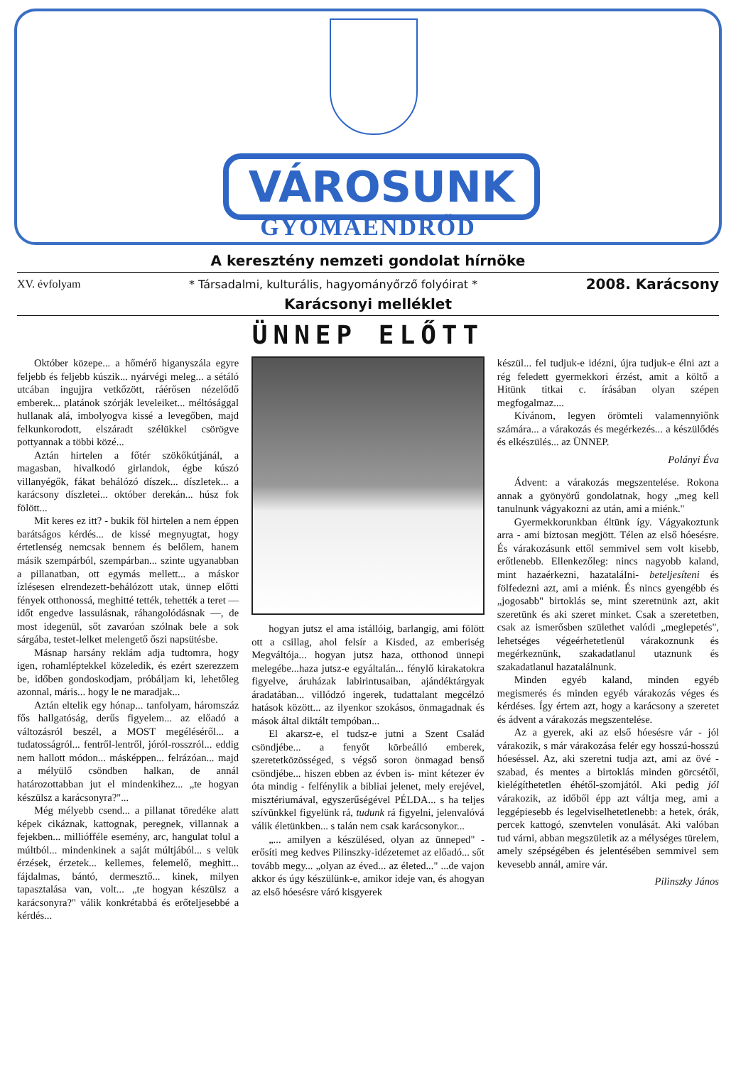VÁROSUNK
GYOMAENDRŐD
A keresztény nemzeti gondolat hírnöke
XV. évfolyam * Társadalmi, kulturális, hagyományőrző folyóirat * 2008. Karácsony
Karácsonyi melléklet
ÜNNEP ELŐTT
Október közepe... a hőmérő higanyszála egyre feljebb és feljebb kúszik... nyárvégi meleg... a sétáló utcában ingujjra vetkőzött, ráérősen nézelődő emberek... platánok szórják leveleiket... méltósággal hullanak alá, imbolyogva kissé a levegőben, majd felkunkorodott, elszáradt szélükkel csörögve pottyannak a többi közé...
Aztán hirtelen a főtér szökőkútjánál, a magasban, hivalkodó girlandok, égbe kúszó villanyégők, fákat behálózó díszek... díszletek... a karácsony díszletei... október derekán... húsz fok fölött...
Mit keres ez itt? - bukik föl hirtelen a nem éppen barátságos kérdés... de kissé megnyugtat, hogy értetlenség nemcsak bennem és belőlem, hanem másik szempárból, szempárban... szinte ugyanabban a pillanatban, ott egymás mellett... a máskor ízlésesen elrendezett-behálózott utak, ünnep előtti fények otthonossá, meghitté tették, tehették a teret — időt engedve lassulásnak, ráhangolódásnak —, de most idegenül, sőt zavaróan szólnak bele a sok sárgába, testet-lelket melengető őszi napsütésbe.
Másnap harsány reklám adja tudtomra, hogy igen, rohamléptekkel közeledik, és ezért szerezzem be, időben gondoskodjam, próbáljam ki, lehetőleg azonnal, máris... hogy le ne maradjak...
Aztán eltelik egy hónap... tanfolyam, háromszáz fős hallgatóság, derűs figyelem... az előadó a változásról beszél, a MOST megéléséről... a tudatosságról... fentről-lentről, jóról-rosszról... eddig nem hallott módon... másképpen... felrázóan... majd a mélyülő csöndben halkan, de annál határozottabban jut el mindenkihez... „te hogyan készülsz a karácsonyra?"...
Még mélyebb csend... a pillanat töredéke alatt képek cikáznak, kattognak, peregnek, villannak a fejekben... milliófféle esemény, arc, hangulat tolul a múltból... mindenkinek a saját múltjából... s velük érzések, érzetek... kellemes, felemelő, meghitt... fájdalmas, bántó, dermesztő... kinek, milyen tapasztalása van, volt... „te hogyan készülsz a karácsonyra?" válik konkrétabbá és erőteljesebbé a kérdés...
hogyan jutsz el ama istállóig, barlangig, ami fölött ott a csillag, ahol felsír a Kisded, az emberiség Megváltója... hogyan jutsz haza, otthonod ünnepi melegébe...haza jutsz-e egyáltalán... fénylő kirakatokra figyelve, áruházak labirintusaiban, ajándéktárgyak áradatában... villódzó ingerek, tudattalant megcélzó hatások között... az ilyenkor szokásos, önmagadnak és mások által diktált tempóban...
El akarsz-e, el tudsz-e jutni a Szent Család csöndjébe... a fenyőt körbeálló emberek, szeretetközösséged, s végső soron önmagad benső csöndjébe... hiszen ebben az évben is- mint kétezer év óta mindig - felfénylik a bibliai jelenet, mely erejével, misztériumával, egyszerűségével PÉLDA... s ha teljes szívünkkel figyelünk rá, tudunk rá figyelni, jelenvalóvá válik életünkben... s talán nem csak karácsonykor...
„... amilyen a készülésed, olyan az ünneped" - erősíti meg kedves Pilinszky-idézetemet az előadó... sőt tovább megy... „olyan az éved... az életed..." ...de vajon akkor és úgy készülünk-e, amikor ideje van, és ahogyan az első hóesésre váró kisgyerek
készül... fel tudjuk-e idézni, újra tudjuk-e élni azt a rég feledett gyermekkori érzést, amit a költő a Hitünk titkai c. írásában olyan szépen megfogalmaz....
Kívánom, legyen örömteli valamennyiőnk számára... a várakozás és megérkezés... a készülődés és elkészülés... az ÜNNEP.
Polányi Éva
Ádvent: a várakozás megszentelése. Rokona annak a gyönyörű gondolatnak, hogy „meg kell tanulnunk vágyakozni az után, ami a miénk."
Gyermekkorunkban éltünk így. Vágyakoztunk arra - ami biztosan megjött. Télen az első hóesésre. És várakozásunk ettől semmivel sem volt kisebb, erőtlenebb. Ellenkezőleg: nincs nagyobb kaland, mint hazaérkezni, hazataláIni- beteljesíteni és fölfedezni azt, ami a miénk. És nincs gyengébb és „jogosabb" birtoklás se, mint szeretnünk azt, akit szeretünk és aki szeret minket. Csak a szeretetben, csak az ismerősben születhet valódi „meglepetés", lehetséges végeérhetetlenül várakoznunk és megérkeznünk, szakadatlanul utaznunk és szakadatlanul hazatalálnunk.
Minden egyéb kaland, minden egyéb megismerés és minden egyéb várakozás véges és kérdéses. Így értem azt, hogy a karácsony a szeretet és ádvent a várakozás megszentelése.
Az a gyerek, aki az első hóesésre vár - jól várakozik, s már várakozása felér egy hosszú-hosszú hóeséssel. Az, aki szeretni tudja azt, ami az övé - szabad, és mentes a birtoklás minden görcsétől, kielégíthetetlen éhétől-szomjától. Aki pedig jól várakozik, az időből épp azt váltja meg, ami a leggépiesebb és legelviselhetetlenebb: a hetek, órák, percek kattogó, szenvtelen vonulását. Aki valóban tud várni, abban megszületik az a mélységes türelem, amely szépségében és jelentésében semmivel sem kevesebb annál, amire vár.
Pilinszky János